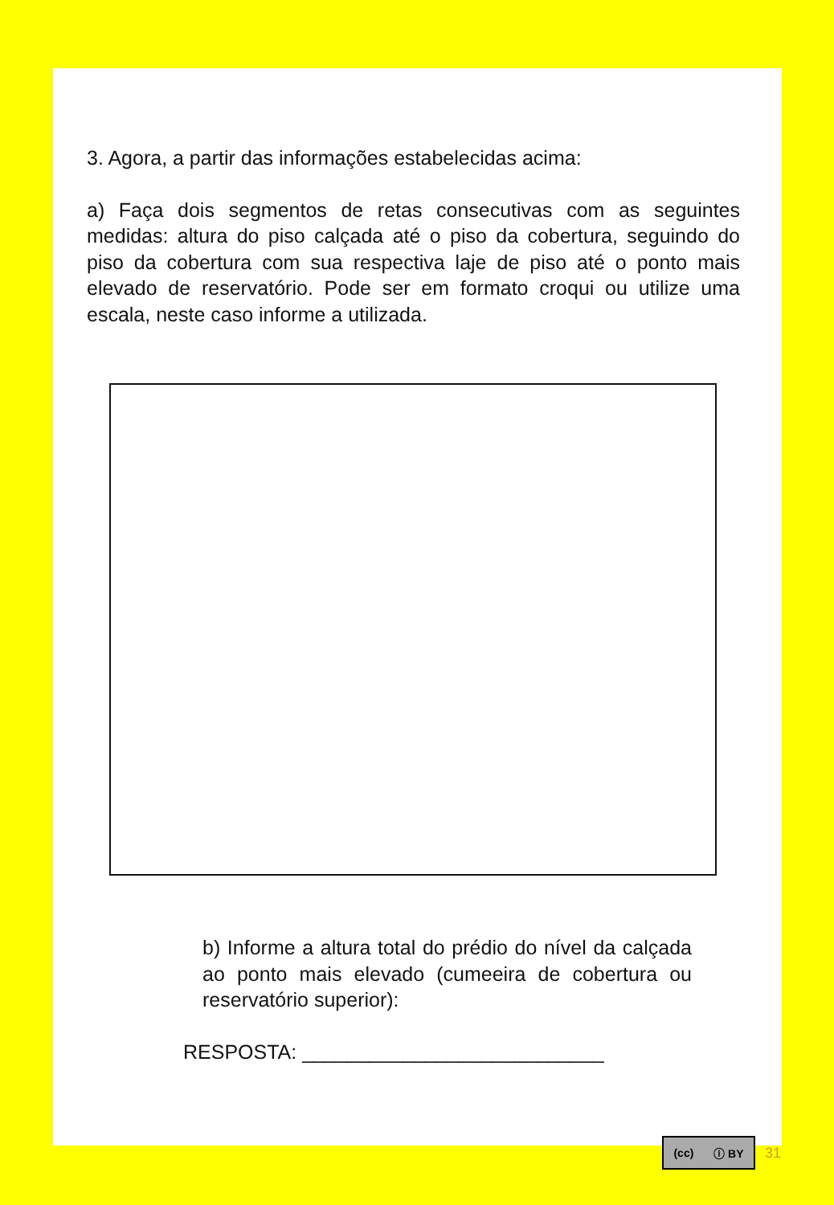3. Agora, a partir das informações estabelecidas acima:
a) Faça dois segmentos de retas consecutivas com as seguintes medidas: altura do piso calçada até o piso da cobertura, seguindo do piso da cobertura com sua respectiva laje de piso até o ponto mais elevado de reservatório. Pode ser em formato croqui ou utilize uma escala, neste caso informe a utilizada.
b) Informe a altura total do prédio do nível da calçada ao ponto mais elevado (cumeeira de cobertura ou reservatório superior):
RESPOSTA: ___________________________
(cc) ⓘ BY
31